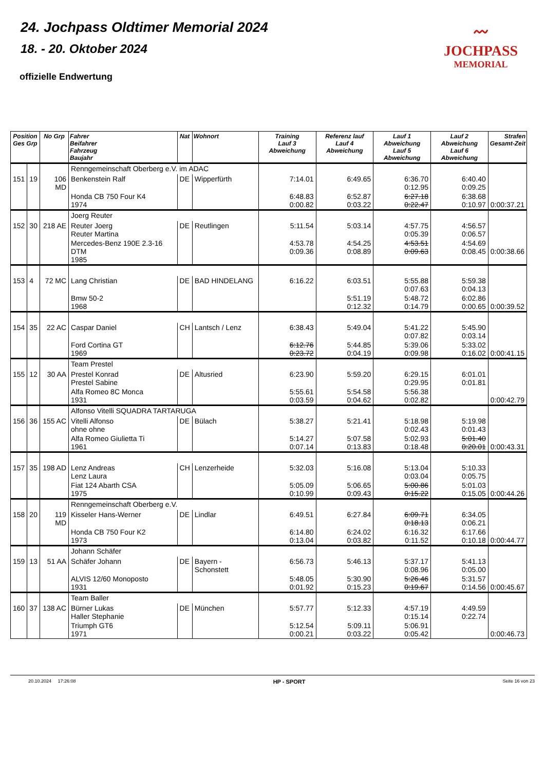24. Jochpass Oldtimer Memorial 2024
18. - 20. Oktober 2024
offizielle Endwertung
〰
JOCHPASS
MEMORIAL
| Position Ges Grp | | No Grp | Fahrer Beifahrer Fahrzeug Baujahr | Nat | Wohnort | Training Lauf 3 Abweichung | Referenz lauf Lauf 4 Abweichung | Lauf 1 Abweichung Lauf 5 Abweichung | Lauf 2 Abweichung Lauf 6 Abweichung | Strafen Gesamt-Zeit |
| --- | --- | --- | --- | --- | --- | --- | --- | --- | --- | --- |
| | | | Renngemeinschaft Oberberg e.V. im ADAC | | | | | | | |
| 151 | 19 | 106 MD | Benkenstein Ralf | DE | Wipperfürth | 7:14.01 | 6:49.65 | 6:36.70 0:12.95 | 6:40.40 0:09.25 | |
| | | | Honda CB 750 Four K4 1974 | | | 6:48.83 0:00.82 | 6:52.87 0:03.22 | 6:27.18 0:22.47 | 6:38.68 0:10.97 | 0:00:37.21 |
| | | | Joerg Reuter | | | | | | | |
| 152 | 30 | 218 AE | Reuter Joerg Reuter Martina | DE | Reutlingen | 5:11.54 | 5:03.14 | 4:57.75 0:05.39 | 4:56.57 0:06.57 | |
| | | | Mercedes-Benz 190E 2.3-16 DTM 1985 | | | 4:53.78 0:09.36 | 4:54.25 0:08.89 | 4:53.51 0:09.63 | 4:54.69 0:08.45 | 0:00:38.66 |
| 153 | 4 | 72 MC | Lang Christian | DE | BAD HINDELANG | 6:16.22 | 6:03.51 | 5:55.88 0:07.63 | 5:59.38 0:04.13 | |
| | | | Bmw 50-2 1968 | | | | 5:51.19 0:12.32 | 5:48.72 0:14.79 | 6:02.86 0:00.65 | 0:00:39.52 |
| 154 | 35 | 22 AC | Caspar Daniel | CH | Lantsch / Lenz | 6:38.43 | 5:49.04 | 5:41.22 0:07.82 | 5:45.90 0:03.14 | |
| | | | Ford Cortina GT 1969 | | | 6:12.76 0:23.72 | 5:44.85 0:04.19 | 5:39.06 0:09.98 | 5:33.02 0:16.02 | 0:00:41.15 |
| | | | Team Prestel | | | | | | | |
| 155 | 12 | 30 AA | Prestel Konrad Prestel Sabine | DE | Altusried | 6:23.90 | 5:59.20 | 6:29.15 0:29.95 | 6:01.01 0:01.81 | |
| | | | Alfa Romeo 8C Monca 1931 | | | 5:55.61 0:03.59 | 5:54.58 0:04.62 | 5:56.38 0:02.82 | | 0:00:42.79 |
| | | | Alfonso Vitelli SQUADRA TARTARUGA | | | | | | | |
| 156 | 36 | 155 AC | Vitelli Alfonso ohne ohne | DE | Bülach | 5:38.27 | 5:21.41 | 5:18.98 0:02.43 | 5:19.98 0:01.43 | |
| | | | Alfa Romeo Giulietta Ti 1961 | | | 5:14.27 0:07.14 | 5:07.58 0:13.83 | 5:02.93 0:18.48 | 5:01.40 0:20.01 | 0:00:43.31 |
| 157 | 35 | 198 AD | Lenz Andreas Lenz Laura | CH | Lenzerheide | 5:32.03 | 5:16.08 | 5:13.04 0:03.04 | 5:10.33 0:05.75 | |
| | | | Fiat 124 Abarth CSA 1975 | | | 5:05.09 0:10.99 | 5:06.65 0:09.43 | 5:00.86 0:15.22 | 5:01.03 0:15.05 | 0:00:44.26 |
| | | | Renngemeinschaft Oberberg e.V. | | | | | | | |
| 158 | 20 | 119 MD | Kisseler Hans-Werner | DE | Lindlar | 6:49.51 | 6:27.84 | 6:09.71 0:18.13 | 6:34.05 0:06.21 | |
| | | | Honda CB 750 Four K2 1973 | | | 6:14.80 0:13.04 | 6:24.02 0:03.82 | 6:16.32 0:11.52 | 6:17.66 0:10.18 | 0:00:44.77 |
| | | | Johann Schäfer | | | | | | | |
| 159 | 13 | 51 AA | Schäfer Johann | DE | Bayern - Schonstett | 6:56.73 | 5:46.13 | 5:37.17 0:08.96 | 5:41.13 0:05.00 | |
| | | | ALVIS 12/60 Monoposto 1931 | | | 5:48.05 0:01.92 | 5:30.90 0:15.23 | 5:26.46 0:19.67 | 5:31.57 0:14.56 | 0:00:45.67 |
| | | | Team Baller | | | | | | | |
| 160 | 37 | 138 AC | Bürner Lukas Haller Stephanie | DE | München | 5:57.77 | 5:12.33 | 4:57.19 0:15.14 | 4:49.59 0:22.74 | |
| | | | Triumph GT6 1971 | | | 5:12.54 0:00.21 | 5:09.11 0:03.22 | 5:06.91 0:05.42 | | 0:00:46.73 |
20.10.2024 17:26:08 HP - SPORT Seite 16 von 23